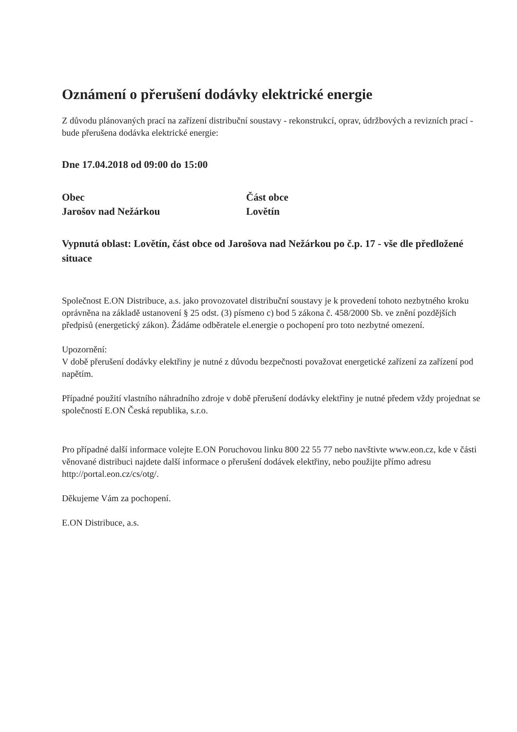Oznámení o přerušení dodávky elektrické energie
Z důvodu plánovaných prací na zařízení distribuční soustavy - rekonstrukcí, oprav, údržbových a revizních prací - bude přerušena dodávka elektrické energie:
Dne 17.04.2018 od 09:00 do 15:00
Obec
Jarošov nad Nežárkou
Část obce
Lovětín
Vypnutá oblast: Lovětín, část obce od Jarošova nad Nežárkou po č.p. 17 - vše dle předložené situace
Společnost E.ON Distribuce, a.s. jako provozovatel distribuční soustavy je k provedení tohoto nezbytného kroku oprávněna na základě ustanovení § 25 odst. (3) písmeno c) bod 5 zákona č. 458/2000 Sb. ve znění pozdějších předpisů (energetický zákon). Žádáme odběratele el.energie o pochopení pro toto nezbytné omezení.
Upozornění:
V době přerušení dodávky elektřiny je nutné z důvodu bezpečnosti považovat energetické zařízení za zařízení pod napětím.
Případné použití vlastního náhradního zdroje v době přerušení dodávky elektřiny je nutné předem vždy projednat se společností E.ON Česká republika, s.r.o.
Pro případné další informace volejte E.ON Poruchovou linku 800 22 55 77 nebo navštivte www.eon.cz, kde v části věnované distribuci najdete další informace o přerušení dodávek elektřiny, nebo použijte přímo adresu http://portal.eon.cz/cs/otg/.
Děkujeme Vám za pochopení.
E.ON Distribuce, a.s.